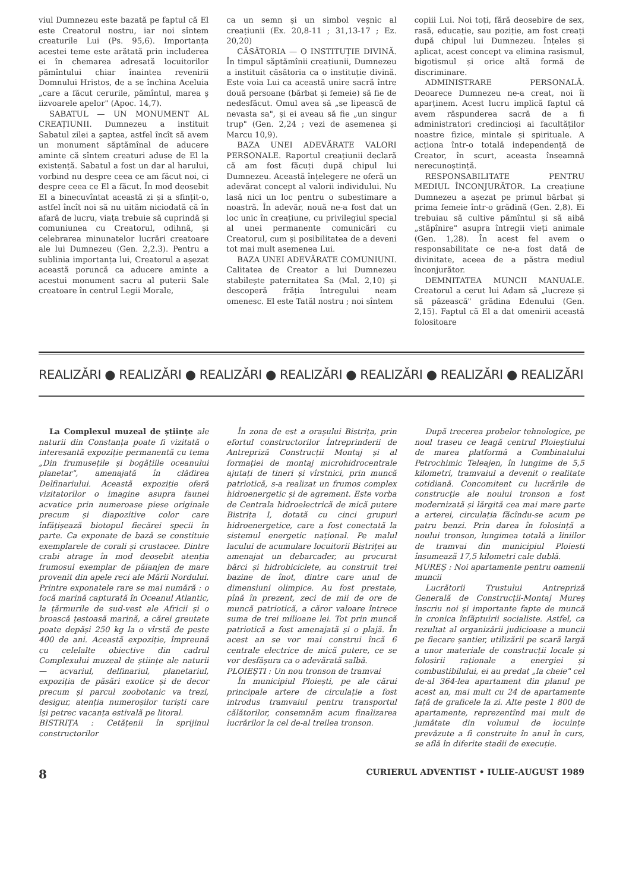viul Dumnezeu este bazată pe faptul că El este Creatorul nostru, iar noi sîntem creaturile Lui (Ps. 95,6). Importanța acestei teme este arătată prin includerea ei în chemarea adresată locuitorilor pămîntului chiar înaintea revenirii Domnului Hristos, de a se închina Aceluia „care a făcut cerurile, pămîntul, marea ş iizvoarele apelor" (Apoc. 14,7).
SABATUL — UN MONUMENT AL CREAȚIUNII. Dumnezeu a instituit Sabatul zilei a șaptea, astfel încît să avem un monument săptămînal de aducere aminte că sîntem creaturi aduse de El la existență. Sabatul a fost un dar al harului, vorbind nu despre ceea ce am făcut noi, ci despre ceea ce El a făcut. În mod deosebit El a binecuvîntat această zi și a sfințit-o, astfel încît noi să nu uităm niciodată că în afară de lucru, viața trebuie să cuprindă și comuniunea cu Creatorul, odihnă, și celebrarea minunatelor lucrări creatoare ale lui Dumnezeu (Gen. 2,2.3). Pentru a sublinia importanța lui, Creatorul a așezat această poruncă ca aducere aminte a acestui monument sacru al puterii Sale creatoare în centrul Legii Morale,
ca un semn și un simbol veșnic al creațiunii (Ex. 20,8-11 ; 31,13-17 ; Ez. 20,20)
CĂSĂTORIA — O INSTITUȚIE DIVINĂ. În timpul săptămînii creațiunii, Dumnezeu a instituit căsătoria ca o instituție divină. Este voia Lui ca această unire sacră între două persoane (bărbat și femeie) să fie de nedesfăcut. Omul avea să „se lipească de nevasta sa", și ei aveau să fie „un singur trup" (Gen. 2,24 ; vezi de asemenea și Marcu 10,9).
BAZA UNEI ADEVĂRATE VALORI PERSONALE. Raportul creațiunii declară că am fost făcuți după chipul lui Dumnezeu. Această înțelegere ne oferă un adevărat concept al valorii individului. Nu lasă nici un loc pentru o subestimare a noastră. În adevăr, nouă ne-a fost dat un loc unic în creațiune, cu privilegiul special al unei permanente comunicări cu Creatorul, cum și posibilitatea de a deveni tot mai mult asemenea Lui.
BAZA UNEI ADEVĂRATE COMUNIUNI. Calitatea de Creator a lui Dumnezeu stabilește paternitatea Sa (Mal. 2,10) și descoperă frăția întregului neam omenesc. El este Tatăl nostru ; noi sîntem
copiii Lui. Noi toți, fără deosebire de sex, rasă, educație, sau poziție, am fost creați după chipul lui Dumnezeu. Înțeles și aplicat, acest concept va elimina rasismul, bigotismul și orice altă formă de discriminare.
ADMINISTRARE PERSONALĂ. Deoarece Dumnezeu ne-a creat, noi îi aparținem. Acest lucru implică faptul că avem răspunderea sacră de a fi administratori credincioși ai facultăților noastre fizice, mintale și spirituale. A acționa într-o totală independență de Creator, în scurt, aceasta înseamnă nerecunoștință.
RESPONSABILITATE PENTRU MEDIUL ÎNCONJURĂTOR. La creațiune Dumnezeu a așezat pe primul bărbat și prima femeie într-o grădină (Gen. 2,8). Ei trebuiau să cultive pămîntul și să aibă „stăpînire" asupra întregii vieți animale (Gen. 1,28). În acest fel avem o responsabilitate ce ne-a fost dată de divinitate, aceea de a păstra mediul înconjurător.
DEMNITATEA MUNCII MANUALE. Creatorul a cerut lui Adam să „lucreze și să păzească" grădina Edenului (Gen. 2,15). Faptul că El a dat omenirii această folositoare
REALIZĂRI ● REALIZĂRI ● REALIZĂRI ● REALIZĂRI ● REALIZĂRI ● REALIZĂRI ● REALIZĂRI
La Complexul muzeal de științe ale naturii din Constanța poate fi vizitată o interesantă expoziție permanentă cu tema „Din frumusețile și bogățiile oceanului planetar", amenajată în clădirea Delfinariului. Această expoziție oferă vizitatorilor o imagine asupra faunei acvatice prin numeroase piese originale precum și diapozitive color care înfățișează biotopul fiecărei specii în parte. Ca exponate de bază se constituie exemplarele de corali și crustacee. Dintre crabi atrage în mod deosebit atenția frumosul exemplar de păianjen de mare provenit din apele reci ale Mării Nordului. Printre exponatele rare se mai numără : o focă marină capturată în Oceanul Atlantic, la țărmurile de sud-vest ale Africii și o broască țestoasă marină, a cărei greutate poate depăși 250 kg la o vîrstă de peste 400 de ani. Această expoziție, împreună cu celelalte obiective din cadrul Complexului muzeal de științe ale naturii — acvariul, delfinariul, planetariul, expoziția de păsări exotice și de decor precum și parcul zoobotanic va trezi, desigur, atenția numeroșilor turiști care își petrec vacanța estivală pe litoral.
BISTRIȚA : Cetățenii în sprijinul constructorilor
În zona de est a orașului Bistrița, prin efortul constructorilor Întreprinderii de Antrepriză Construcții Montaj și al formației de montaj microhidrocentrale ajutați de tineri și vîrstnici, prin muncă patriotică, s-a realizat un frumos complex hidroenergetic și de agrement. Este vorba de Centrala hidroelectrică de mică putere Bistrița I, dotată cu cinci grupuri hidroenergetice, care a fost conectată la sistemul energetic național. Pe malul lacului de acumulare locuitorii Bistriței au amenajat un debarcader, au procurat bărci și hidrobiciclete, au construit trei bazine de înot, dintre care unul de dimensiuni olimpice. Au fost prestate, pînă în prezent, zeci de mii de ore de muncă patriotică, a căror valoare întrece suma de trei milioane lei. Tot prin muncă patriotică a fost amenajată și o plajă. În acest an se vor mai construi încă 6 centrale electrice de mică putere, ce se vor desfășura ca o adevărată salbă.
PLOIEȘTI : Un nou tronson de tramvai
În municipiul Ploiești, pe ale cărui principale artere de circulație a fost introdus tramvaiul pentru transportul călătorilor, consemnăm acum finalizarea lucrărilor la cel de-al treilea tronson.
După trecerea probelor tehnologice, pe noul traseu ce leagă centrul Ploieștiului de marea platformă a Combinatului Petrochimic Teleajen, în lungime de 5,5 kilometri, tramvaiul a devenit o realitate cotidiană. Concomitent cu lucrările de construcție ale noului tronson a fost modernizată și lărgită cea mai mare parte a arterei, circulația făcîndu-se acum pe patru benzi. Prin darea în folosință a noului tronson, lungimea totală a liniilor de tramvai din municipiul Ploiesti însumează 17,5 kilometri cale dublă.
MUREȘ : Noi apartamente pentru oamenii muncii
Lucrătorii Trustului Antrepriză Generală de Construcții-Montaj Mureș înscriu noi și importante fapte de muncă în cronica înfăptuirii socialiste. Astfel, ca rezultat al organizării judicioase a muncii pe fiecare șantier, utilizării pe scară largă a unor materiale de construcții locale și folosirii raționale a energiei și combustibilului, ei au predat „la cheie" cel de-al 364-lea apartament din planul pe acest an, mai mult cu 24 de apartamente față de graficele la zi. Alte peste 1 800 de apartamente, reprezentînd mai mult de jumătate din volumul de locuințe prevăzute a fi construite în anul în curs, se află în diferite stadii de execuție.
8 CURIERUL ADVENTIST • IULIE-AUGUST 1989